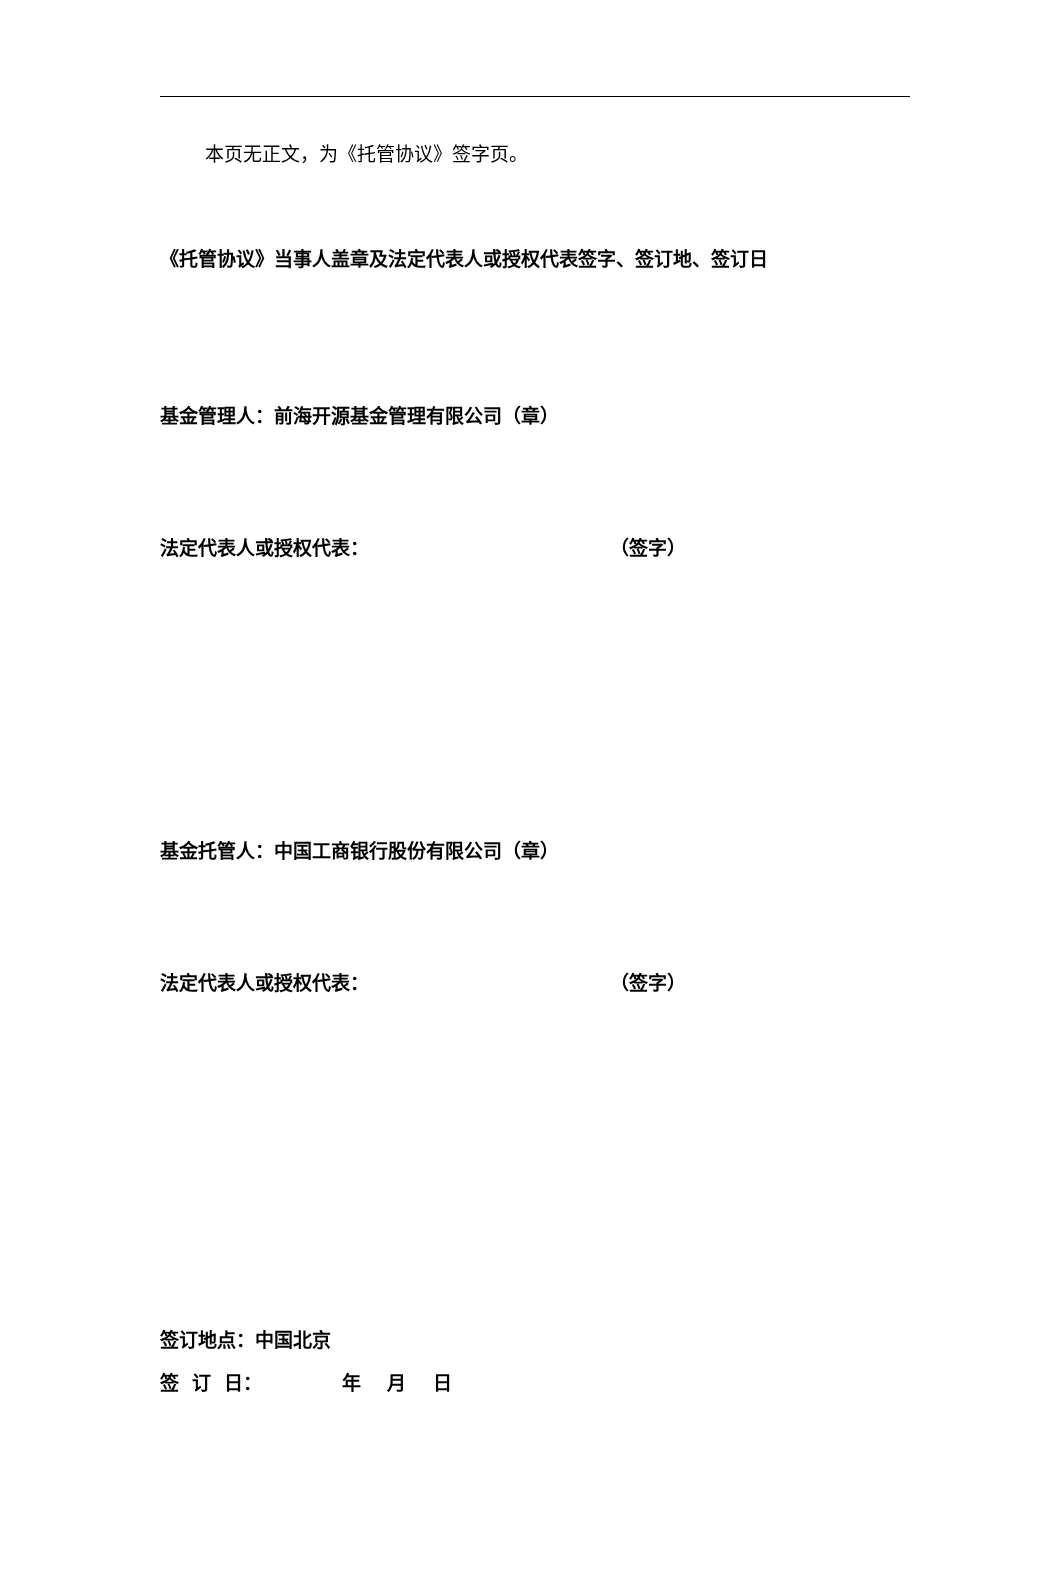本页无正文，为《托管协议》签字页。
《托管协议》当事人盖章及法定代表人或授权代表签字、签订地、签订日
基金管理人：前海开源基金管理有限公司（章）
法定代表人或授权代表： （签字）
基金托管人：中国工商银行股份有限公司（章）
法定代表人或授权代表： （签字）
签订地点：中国北京
签 订 日： 年 月 日